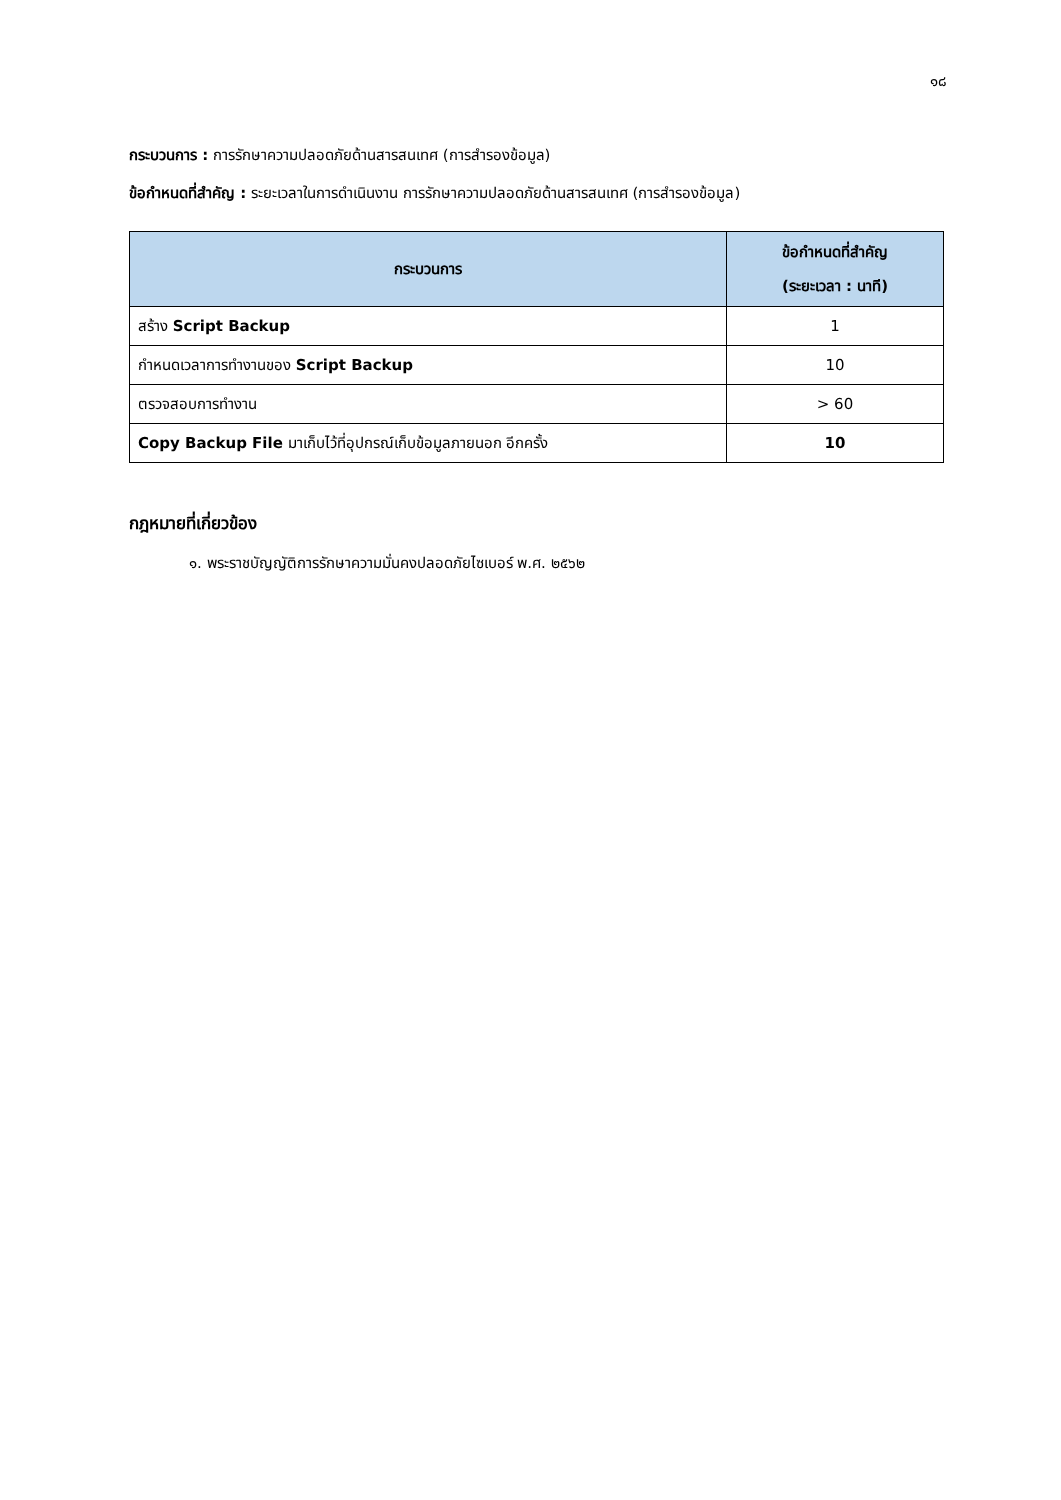๑๘
กระบวนการ : การรักษาความปลอดภัยด้านสารสนเทศ (การสำรองข้อมูล)
ข้อกำหนดที่สำคัญ : ระยะเวลาในการดำเนินงาน การรักษาความปลอดภัยด้านสารสนเทศ (การสำรองข้อมูล)
| กระบวนการ | ข้อกำหนดที่สำคัญ (ระยะเวลา : นาที) |
| --- | --- |
| สร้าง Script Backup | 1 |
| กำหนดเวลาการทำงานของ Script Backup | 10 |
| ตรวจสอบการทำงาน | > 60 |
| Copy Backup File มาเก็บไว้ที่อุปกรณ์เก็บข้อมูลภายนอก อีกครั้ง | 10 |
กฎหมายที่เกี่ยวข้อง
๑. พระราชบัญญัติการรักษาความมั่นคงปลอดภัยไซเบอร์ พ.ศ. ๒๕๖๒